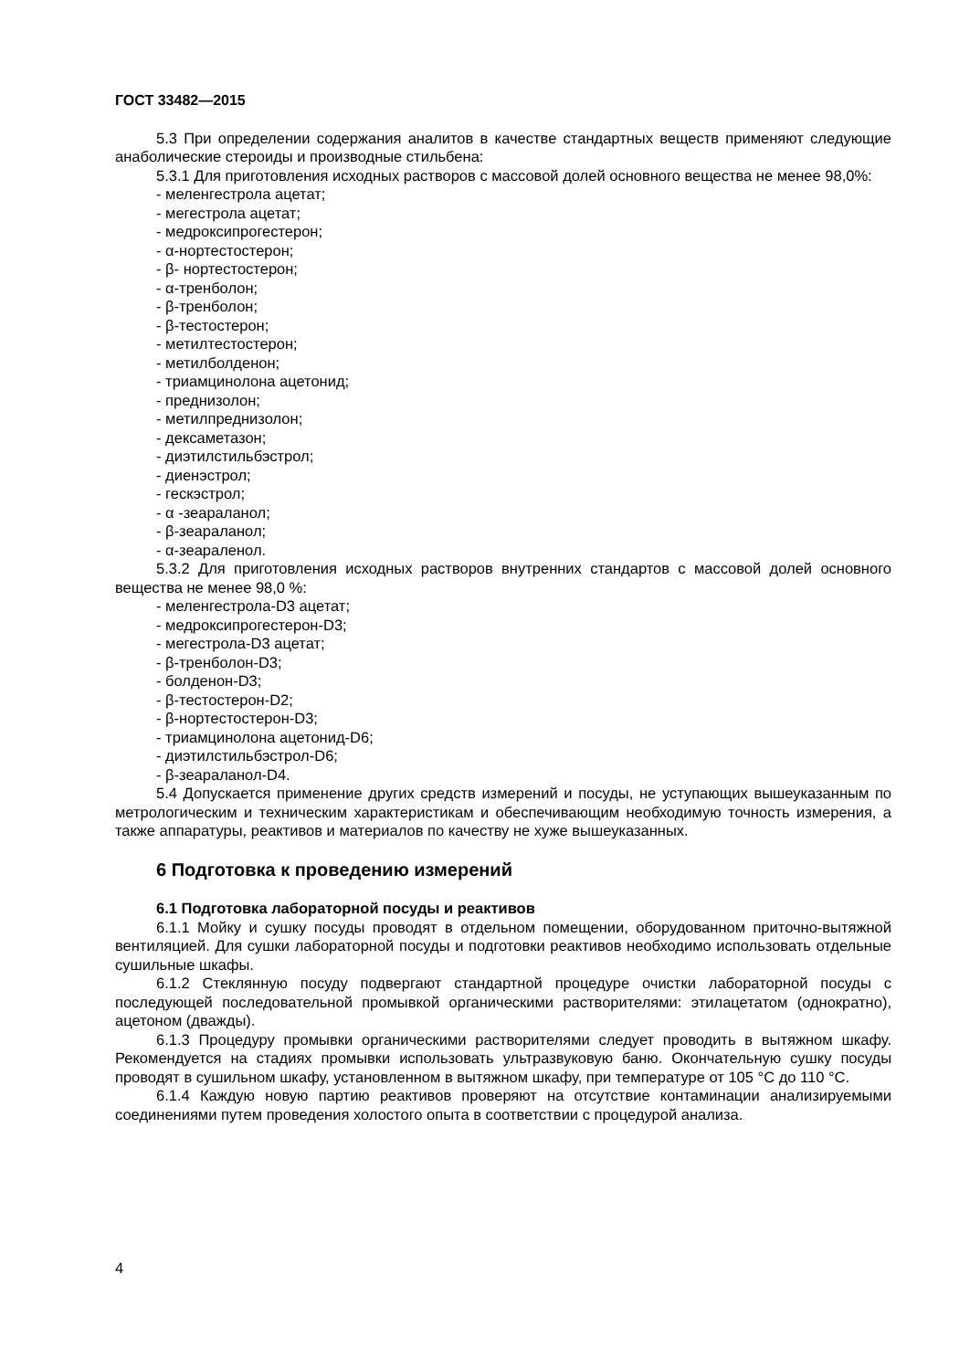ГОСТ 33482—2015
5.3 При определении содержания аналитов в качестве стандартных веществ применяют следующие анаболические стероиды и производные стильбена:
5.3.1 Для приготовления исходных растворов с массовой долей основного вещества не менее 98,0%:
- меленгестрола ацетат;
- мегестрола ацетат;
- медроксипрогестерон;
- α-нортестостерон;
- β- нортестостерон;
- α-тренболон;
- β-тренболон;
- β-тестостерон;
- метилтестостерон;
- метилболденон;
- триамцинолона ацетонид;
- преднизолон;
- метилпреднизолон;
- дексаметазон;
- диэтилстильбэстрол;
- диенэстрол;
- гескэстрол;
- α -зеараланол;
- β-зеараланол;
- α-зеараленол.
5.3.2 Для приготовления исходных растворов внутренних стандартов с массовой долей основного вещества не менее 98,0 %:
- меленгестрола-D3 ацетат;
- медроксипрогестерон-D3;
- мегестрола-D3 ацетат;
- β-тренболон-D3;
- болденон-D3;
- β-тестостерон-D2;
- β-нортестостерон-D3;
- триамцинолона ацетонид-D6;
- диэтилстильбэстрол-D6;
- β-зеараланол-D4.
5.4 Допускается применение других средств измерений и посуды, не уступающих вышеуказанным по метрологическим и техническим характеристикам и обеспечивающим необходимую точность измерения, а также аппаратуры, реактивов и материалов по качеству не хуже вышеуказанных.
6 Подготовка к проведению измерений
6.1 Подготовка лабораторной посуды и реактивов
6.1.1 Мойку и сушку посуды проводят в отдельном помещении, оборудованном приточно-вытяжной вентиляцией. Для сушки лабораторной посуды и подготовки реактивов необходимо использовать отдельные сушильные шкафы.
6.1.2 Стеклянную посуду подвергают стандартной процедуре очистки лабораторной посуды с последующей последовательной промывкой органическими растворителями: этилацетатом (однократно), ацетоном (дважды).
6.1.3 Процедуру промывки органическими растворителями следует проводить в вытяжном шкафу. Рекомендуется на стадиях промывки использовать ультразвуковую баню. Окончательную сушку посуды проводят в сушильном шкафу, установленном в вытяжном шкафу, при температуре от 105 °С до 110 °С.
6.1.4 Каждую новую партию реактивов проверяют на отсутствие контаминации анализируемыми соединениями путем проведения холостого опыта в соответствии с процедурой анализа.
4